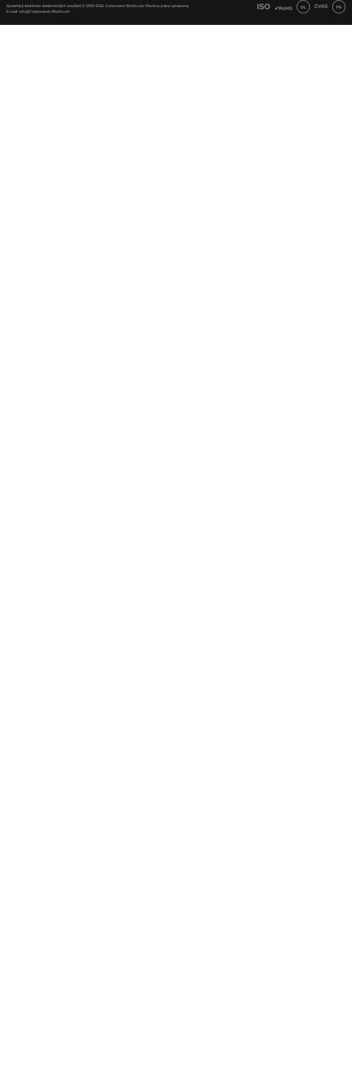Spolehlivý distributor elektronických součástí © 2003-2021 Component-World.com Všechna práva vyhrazena.
E-mail: info@Components-World.com
ISO ✔RoHS UL CVAS Pb